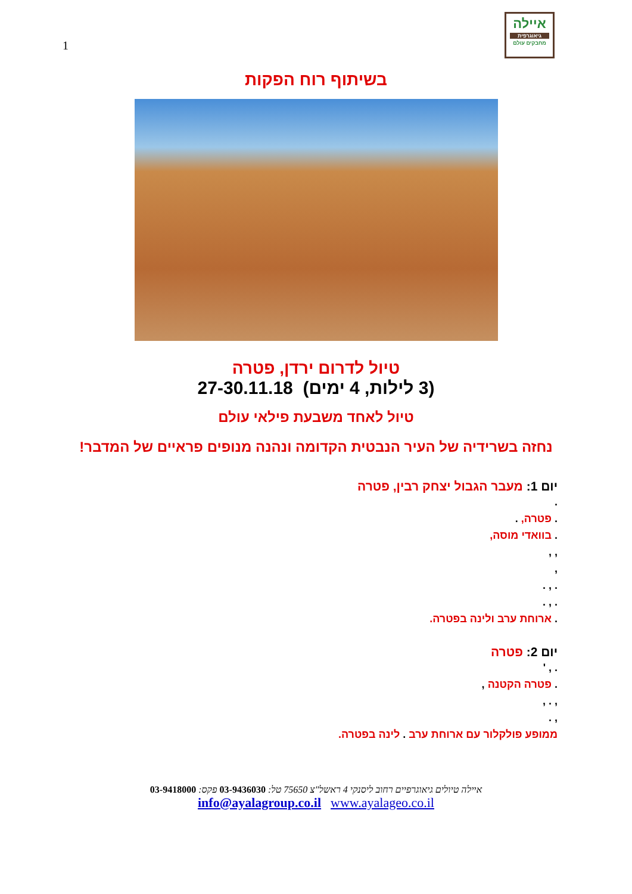1
איילה
גיאוגרפית
מחבקים עולם
בשיתוף רוח הפקות
טיול לדרום ירדן, פטרה
(3 לילות, 4 ימים) 27-30.11.18
טיול לאחד משבעת פילאי עולם
נחזה בשרידיה של העיר הנבטית הקדומה ונהנה מנופים פראיים של המדבר!
יום 1: מעבר הגבול יצחק רבין, פטרה
.
. פטרה, .
. בוואדי מוסה,
, ,
,
. , .
. , .
. ארוחת ערב ולינה בפטרה.
יום 2: פטרה
. , '
. פטרה הקטנה ,
, . ,
, .
ממופע פולקלור עם ארוחת ערב . לינה בפטרה.
איילה טיולים גיאוגרפיים רחוב ליסנקי 4 ראשל"צ 75650 טל: 03-9436030 פקס: 03-9418000
info@ayalagroup.co.il www.ayalageo.co.il